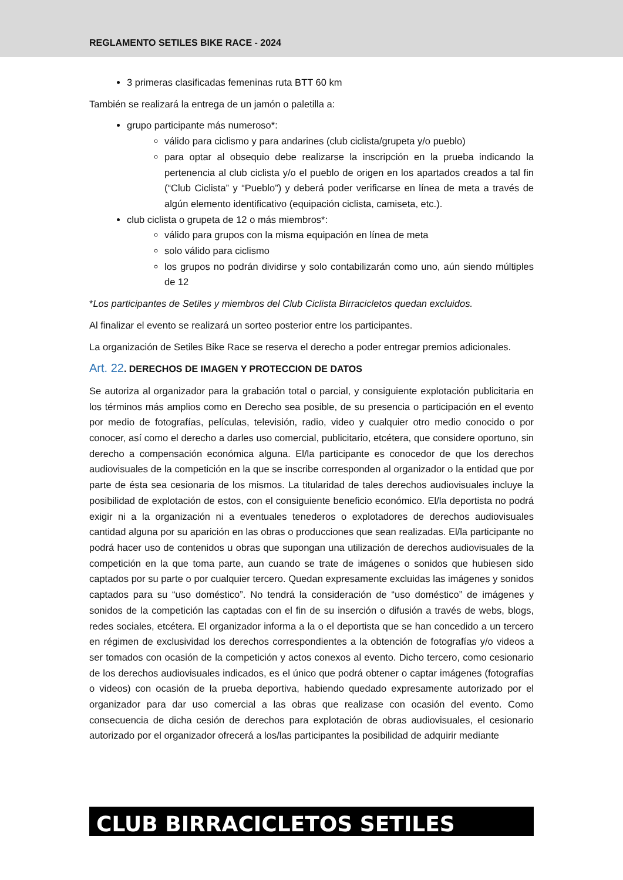REGLAMENTO SETILES BIKE RACE - 2024
3 primeras clasificadas femeninas ruta BTT 60 km
También se realizará la entrega de un jamón o paletilla a:
grupo participante más numeroso*:
válido para ciclismo y para andarines (club ciclista/grupeta y/o pueblo)
para optar al obsequio debe realizarse la inscripción en la prueba indicando la pertenencia al club ciclista y/o el pueblo de origen en los apartados creados a tal fin (“Club Ciclista” y “Pueblo”) y deberá poder verificarse en línea de meta a través de algún elemento identificativo (equipación ciclista, camiseta, etc.).
club ciclista o grupeta de 12 o más miembros*:
válido para grupos con la misma equipación en línea de meta
solo válido para ciclismo
los grupos no podrán dividirse y solo contabilizarán como uno, aún siendo múltiples de 12
*Los participantes de Setiles y miembros del Club Ciclista Birracicletos quedan excluidos.
Al finalizar el evento se realizará un sorteo posterior entre los participantes.
La organización de Setiles Bike Race se reserva el derecho a poder entregar premios adicionales.
Art. 22. DERECHOS DE IMAGEN Y PROTECCION DE DATOS
Se autoriza al organizador para la grabación total o parcial, y consiguiente explotación publicitaria en los términos más amplios como en Derecho sea posible, de su presencia o participación en el evento por medio de fotografías, películas, televisión, radio, video y cualquier otro medio conocido o por conocer, así como el derecho a darles uso comercial, publicitario, etcétera, que considere oportuno, sin derecho a compensación económica alguna. El/la participante es conocedor de que los derechos audiovisuales de la competición en la que se inscribe corresponden al organizador o la entidad que por parte de ésta sea cesionaria de los mismos. La titularidad de tales derechos audiovisuales incluye la posibilidad de explotación de estos, con el consiguiente beneficio económico. El/la deportista no podrá exigir ni a la organización ni a eventuales tenederos o explotadores de derechos audiovisuales cantidad alguna por su aparición en las obras o producciones que sean realizadas. El/la participante no podrá hacer uso de contenidos u obras que supongan una utilización de derechos audiovisuales de la competición en la que toma parte, aun cuando se trate de imágenes o sonidos que hubiesen sido captados por su parte o por cualquier tercero. Quedan expresamente excluidas las imágenes y sonidos captados para su “uso doméstico”. No tendrá la consideración de “uso doméstico” de imágenes y sonidos de la competición las captadas con el fin de su inserción o difusión a través de webs, blogs, redes sociales, etcétera. El organizador informa a la o el deportista que se han concedido a un tercero en régimen de exclusividad los derechos correspondientes a la obtención de fotografías y/o videos a ser tomados con ocasión de la competición y actos conexos al evento. Dicho tercero, como cesionario de los derechos audiovisuales indicados, es el único que podrá obtener o captar imágenes (fotografías o videos) con ocasión de la prueba deportiva, habiendo quedado expresamente autorizado por el organizador para dar uso comercial a las obras que realizase con ocasión del evento. Como consecuencia de dicha cesión de derechos para explotación de obras audiovisuales, el cesionario autorizado por el organizador ofrecerá a los/las participantes la posibilidad de adquirir mediante
CLUB BIRRACICLETOS SETILES